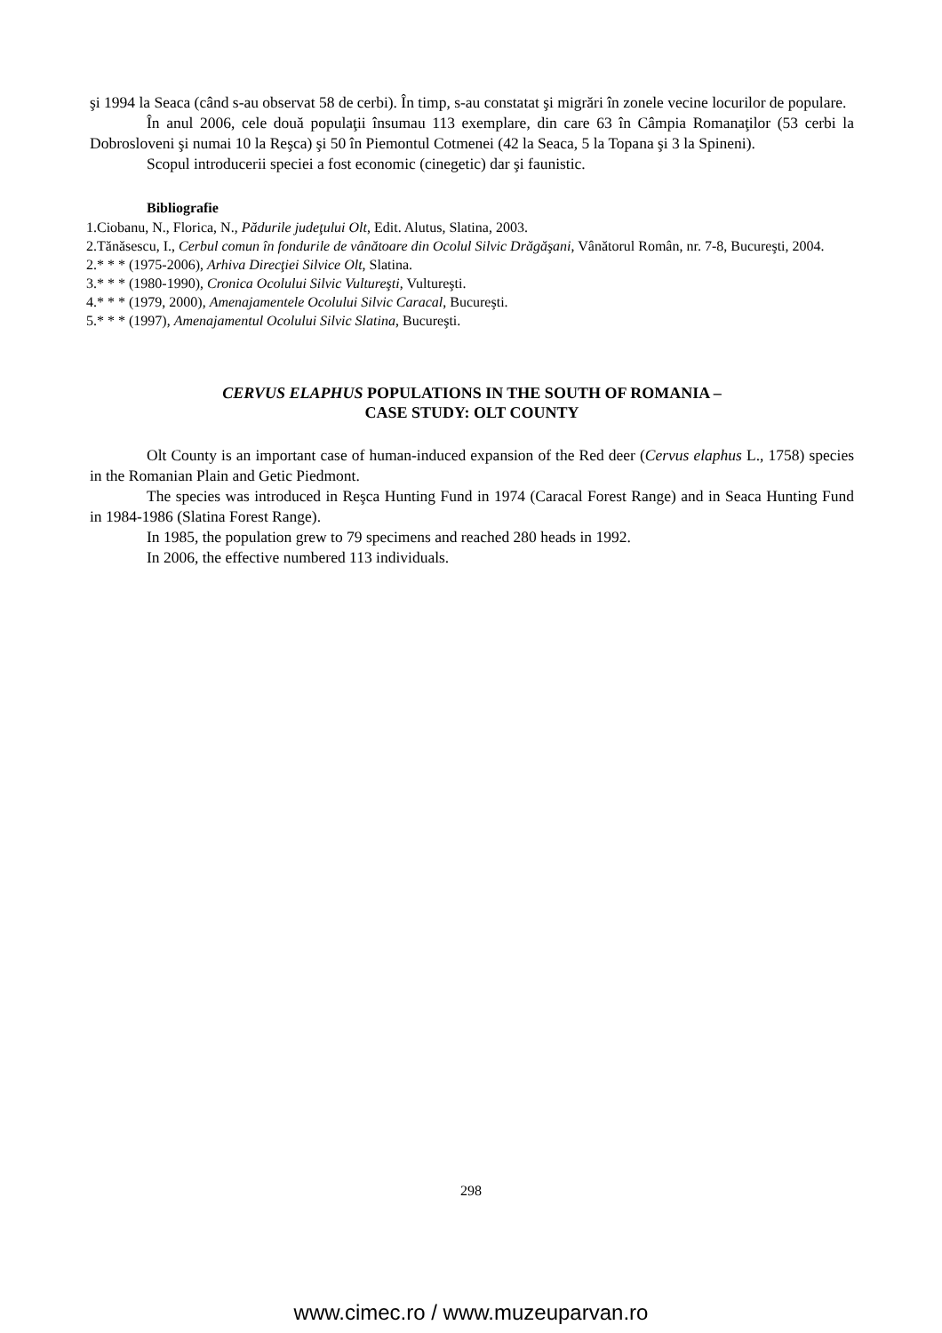şi 1994 la Seaca (când s-au observat 58 de cerbi). În timp, s-au constatat şi migrări în zonele vecine locurilor de populare.
În anul 2006, cele două populaţii însumau 113 exemplare, din care 63 în Câmpia Romanaţilor (53 cerbi la Dobrosloveni şi numai 10 la Reşca) şi 50 în Piemontul Cotmenei (42 la Seaca, 5 la Topana şi 3 la Spineni).
Scopul introducerii speciei a fost economic (cinegetic) dar şi faunistic.
Bibliografie
1.Ciobanu, N., Florica, N., Pădurile judeţului Olt, Edit. Alutus, Slatina, 2003.
2.Tănăsescu, I., Cerbul comun în fondurile de vânătoare din Ocolul Silvic Drăgăşani, Vânătorul Român, nr. 7-8, Bucureşti, 2004.
2.* * * (1975-2006), Arhiva Direcţiei Silvice Olt, Slatina.
3.* * * (1980-1990), Cronica Ocolului Silvic Vultureşti, Vultureşti.
4.* * * (1979, 2000), Amenajamentele Ocolului Silvic Caracal, Bucureşti.
5.* * * (1997), Amenajamentul Ocolului Silvic Slatina, Bucureşti.
CERVUS ELAPHUS POPULATIONS IN THE SOUTH OF ROMANIA –
CASE STUDY: OLT COUNTY
Olt County is an important case of human-induced expansion of the Red deer (Cervus elaphus L., 1758) species in the Romanian Plain and Getic Piedmont.
The species was introduced in Reşca Hunting Fund in 1974 (Caracal Forest Range) and in Seaca Hunting Fund in 1984-1986 (Slatina Forest Range).
In 1985, the population grew to 79 specimens and reached 280 heads in 1992.
In 2006, the effective numbered 113 individuals.
298
www.cimec.ro / www.muzeuparvan.ro